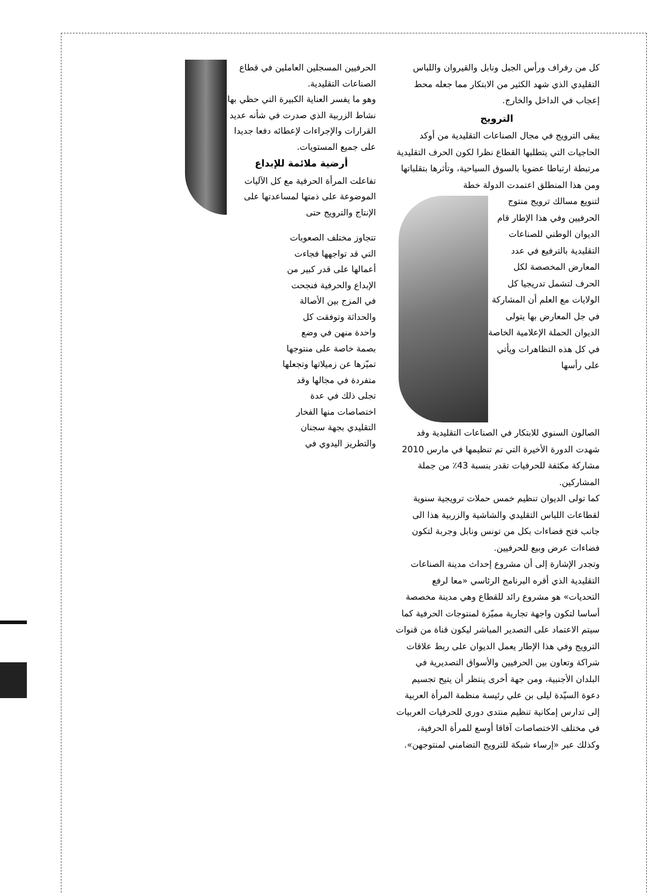الحرفيين المسجلين العاملين في قطاع الصناعات التقليدية.
وهو ما يفسر العناية الكبيرة التي حظي بها نشاط الزربية الذي صدرت في شأنه عديد القرارات والإجراءات لإعطائه دفعا جديدا على جميع المستويات.
أرضية ملائمة للإبداع
تفاعلت المرأة الحرفية مع كل الآليات الموضوعة على ذمتها لمساعدتها على الإنتاج والترويج حتى
تتجاوز مختلف الصعوبات التي قد تواجهها فجاءت أعمالها على قدر كبير من الإبداع والحرفية فنجحت في المزج بين الأصالة والحداثة وتوفقت كل واحدة منهن في وضع بصمة خاصة على منتوجها تميّزها عن زميلاتها وتجعلها متفردة في مجالها وقد تجلى ذلك في عدة اختصاصات منها الفخار التقليدي بجهة سجنان والتطريز اليدوي في
كل من رفراف ورأس الجبل ونابل والقيروان واللباس التقليدي الذي شهد الكثير من الابتكار مما جعله محط إعجاب في الداخل والخارج.
الترويج
يبقى الترويج في مجال الصناعات التقليدية من أوكد الحاجيات التي يتطلبها القطاع نظرا لكون الحرف التقليدية مرتبطة ارتباطا عضويا بالسوق السياحية، وتأثرها بتقلباتها ومن هذا المنطلق اعتمدت الدولة خطة
لتنويع مسالك ترويج منتوج الحرفيين وفي هذا الإطار قام الديوان الوطني للصناعات التقليدية بالترفيع في عدد المعارض المخصصة لكل الحرف لتشمل تدريجيا كل الولايات مع العلم أن المشاركة في جل المعارض بها يتولى الديوان الحملة الإعلامية الخاصة في كل هذه التظاهرات ويأتي على رأسها
الصالون السنوي للابتكار في الصناعات التقليدية وقد شهدت الدورة الأخيرة التي تم تنظيمها في مارس 2010 مشاركة مكثفة للحرفيات تقدر بنسبة 43٪ من جملة المشاركين.
كما تولى الديوان تنظيم خمس حملات ترويجية سنوية لقطاعات اللباس التقليدي والشاشية والزربية هذا الى جانب فتح فضاءات بكل من تونس ونابل وجربة لتكون فضاءات عرض وبيع للحرفيين.
وتجدر الإشارة إلى أن مشروع إحداث مدينة الصناعات التقليدية الذي أقره البرنامج الرئاسي «معا لرفع التحديات» هو مشروع رائد للقطاع وهي مدينة مخصصة أساسا لتكون واجهة تجارية مميّزة لمنتوجات الحرفية كما سيتم الاعتماد على التصدير المباشر ليكون قناة من قنوات الترويج وفي هذا الإطار يعمل الديوان على ربط علاقات شراكة وتعاون بين الحرفيين والأسواق التصديرية في البلدان الأجنبية، ومن جهة أخرى ينتظر أن يتيح تجسيم دعوة السيّدة ليلى بن علي رئيسة منظمة المرأة العربية إلى تدارس إمكانية تنظيم منتدى دوري للحرفيات العربيات في مختلف الاختصاصات آفاقا أوسع للمرأة الحرفية، وكذلك عبر «إرساء شبكة للترويج التضامني لمنتوجهن».